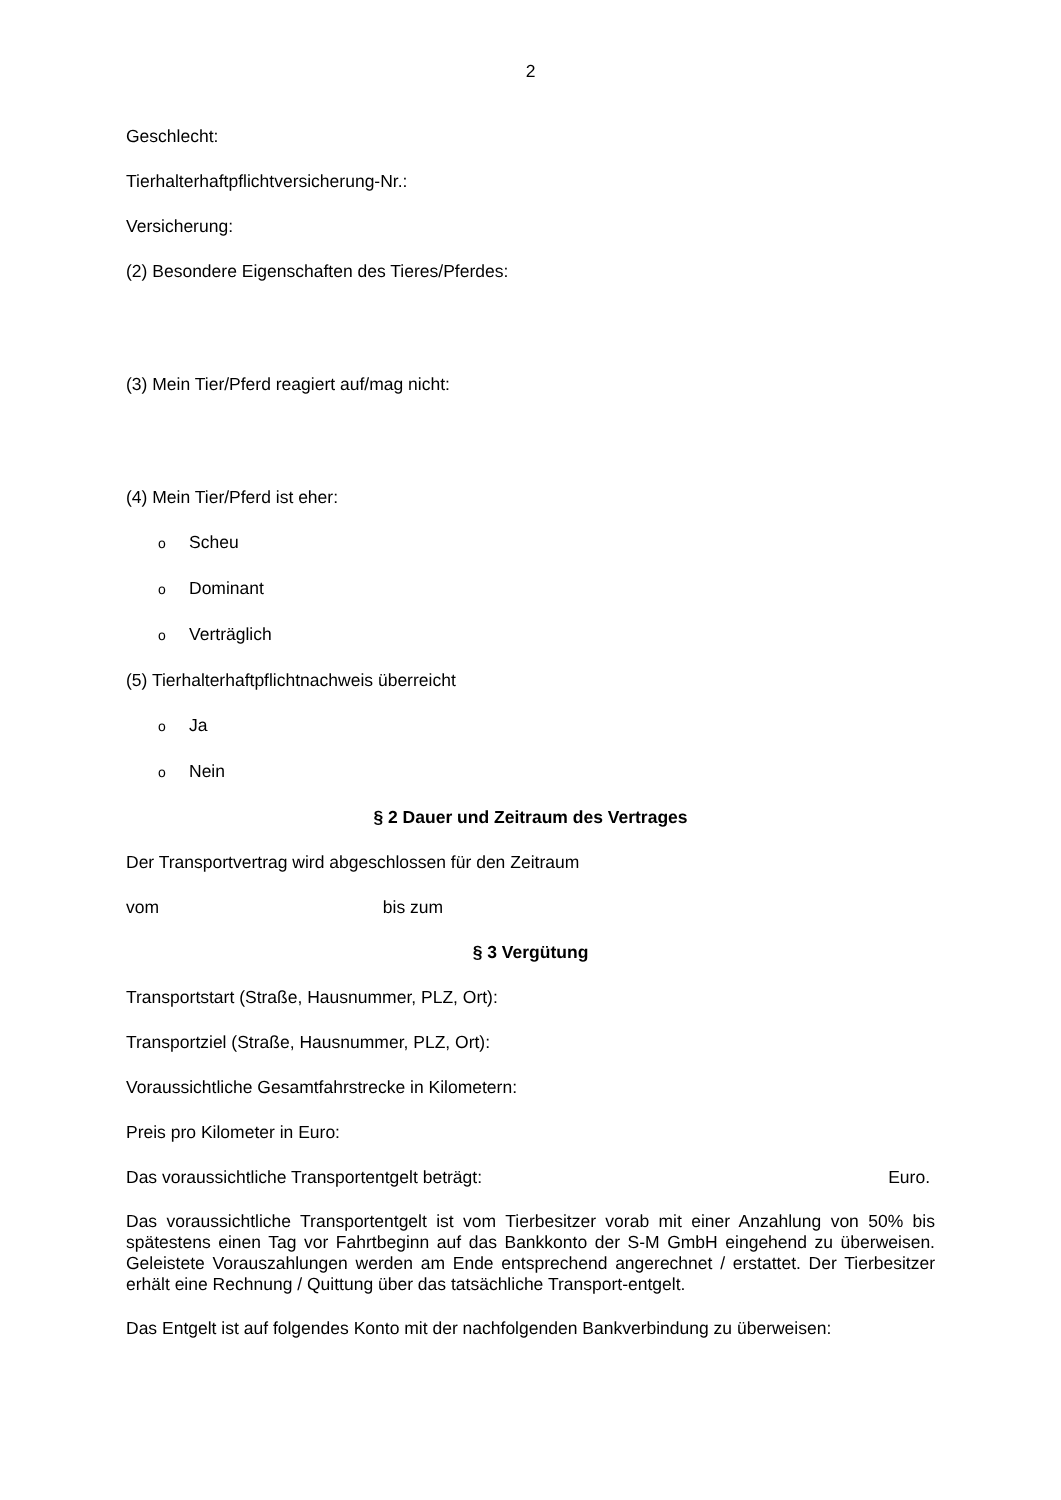2
Geschlecht:
Tierhalterhaftpflichtversicherung-Nr.:
Versicherung:
(2) Besondere Eigenschaften des Tieres/Pferdes:
(3) Mein Tier/Pferd reagiert auf/mag nicht:
(4) Mein Tier/Pferd ist eher:
o Scheu
o Dominant
o Verträglich
(5) Tierhalterhaftpflichtnachweis überreicht
o Ja
o Nein
§ 2 Dauer und Zeitraum des Vertrages
Der Transportvertrag wird abgeschlossen für den Zeitraum
vom bis zum
§ 3 Vergütung
Transportstart (Straße, Hausnummer, PLZ, Ort):
Transportziel (Straße, Hausnummer, PLZ, Ort):
Voraussichtliche Gesamtfahrstrecke in Kilometern:
Preis pro Kilometer in Euro:
Das voraussichtliche Transportentgelt beträgt: Euro.
Das voraussichtliche Transportentgelt ist vom Tierbesitzer vorab mit einer Anzahlung von 50% bis spätestens einen Tag vor Fahrtbeginn auf das Bankkonto der S-M GmbH eingehend zu überweisen. Geleistete Vorauszahlungen werden am Ende entsprechend angerechnet / erstattet. Der Tierbesitzer erhält eine Rechnung / Quittung über das tatsächliche Transport-entgelt.
Das Entgelt ist auf folgendes Konto mit der nachfolgenden Bankverbindung zu überweisen: